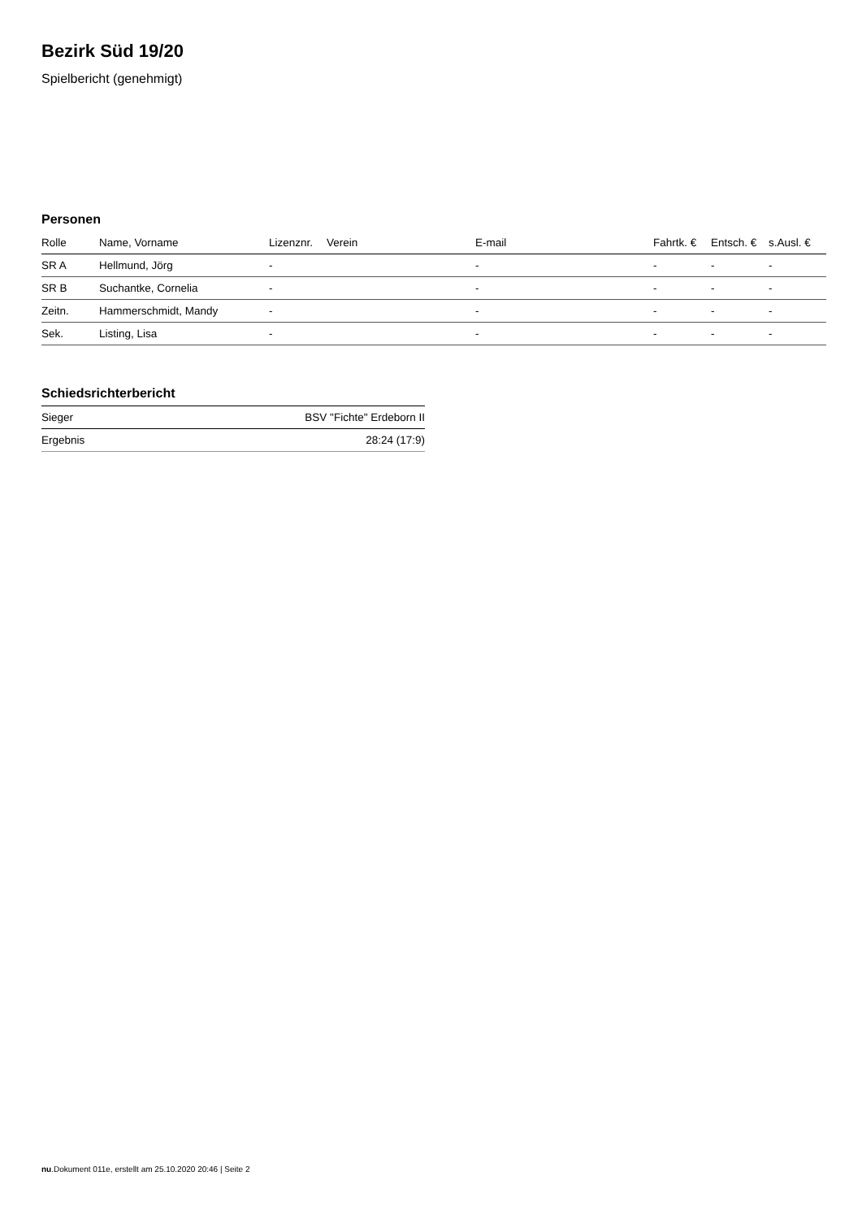Bezirk Süd 19/20
Spielbericht (genehmigt)
Personen
| Rolle | Name, Vorname | Lizenznr. | Verein | E-mail | Fahrtk. € | Entsch. € | s.Ausl. € |
| --- | --- | --- | --- | --- | --- | --- | --- |
| SR A | Hellmund, Jörg | - | | - | - | - | - |
| SR B | Suchantke, Cornelia | - | | - | - | - | - |
| Zeitn. | Hammerschmidt, Mandy | - | | - | - | - | - |
| Sek. | Listing, Lisa | - | | - | - | - | - |
Schiedsrichterbericht
| Sieger | BSV "Fichte" Erdeborn II |
| Ergebnis | 28:24 (17:9) |
nu.Dokument 011e, erstellt am 25.10.2020 20:46 | Seite 2